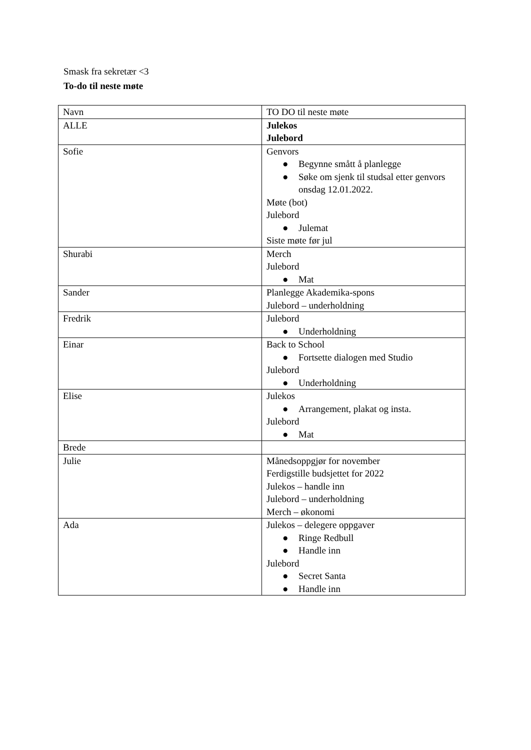Smask fra sekretær <3
To-do til neste møte
| Navn | TO DO til neste møte |
| ALLE | Julekos Julebord |
| Sofie | Genvors ● Begynne smått å planlegge ● Søke om sjenk til studsal etter genvors onsdag 12.01.2022. Møte (bot) Julebord ● Julemat Siste møte før jul |
| Shurabi | Merch Julebord ● Mat |
| Sander | Planlegge Akademika-spons Julebord – underholdning |
| Fredrik | Julebord ● Underholdning |
| Einar | Back to School ● Fortsette dialogen med Studio Julebord ● Underholdning |
| Elise | Julekos ● Arrangement, plakat og insta. Julebord ● Mat |
| Brede | |
| Julie | Månedsoppgjør for november Ferdigstille budsjettet for 2022 Julekos – handle inn Julebord – underholdning Merch – økonomi |
| Ada | Julekos – delegere oppgaver ● Ringe Redbull ● Handle inn Julebord ● Secret Santa ● Handle inn |